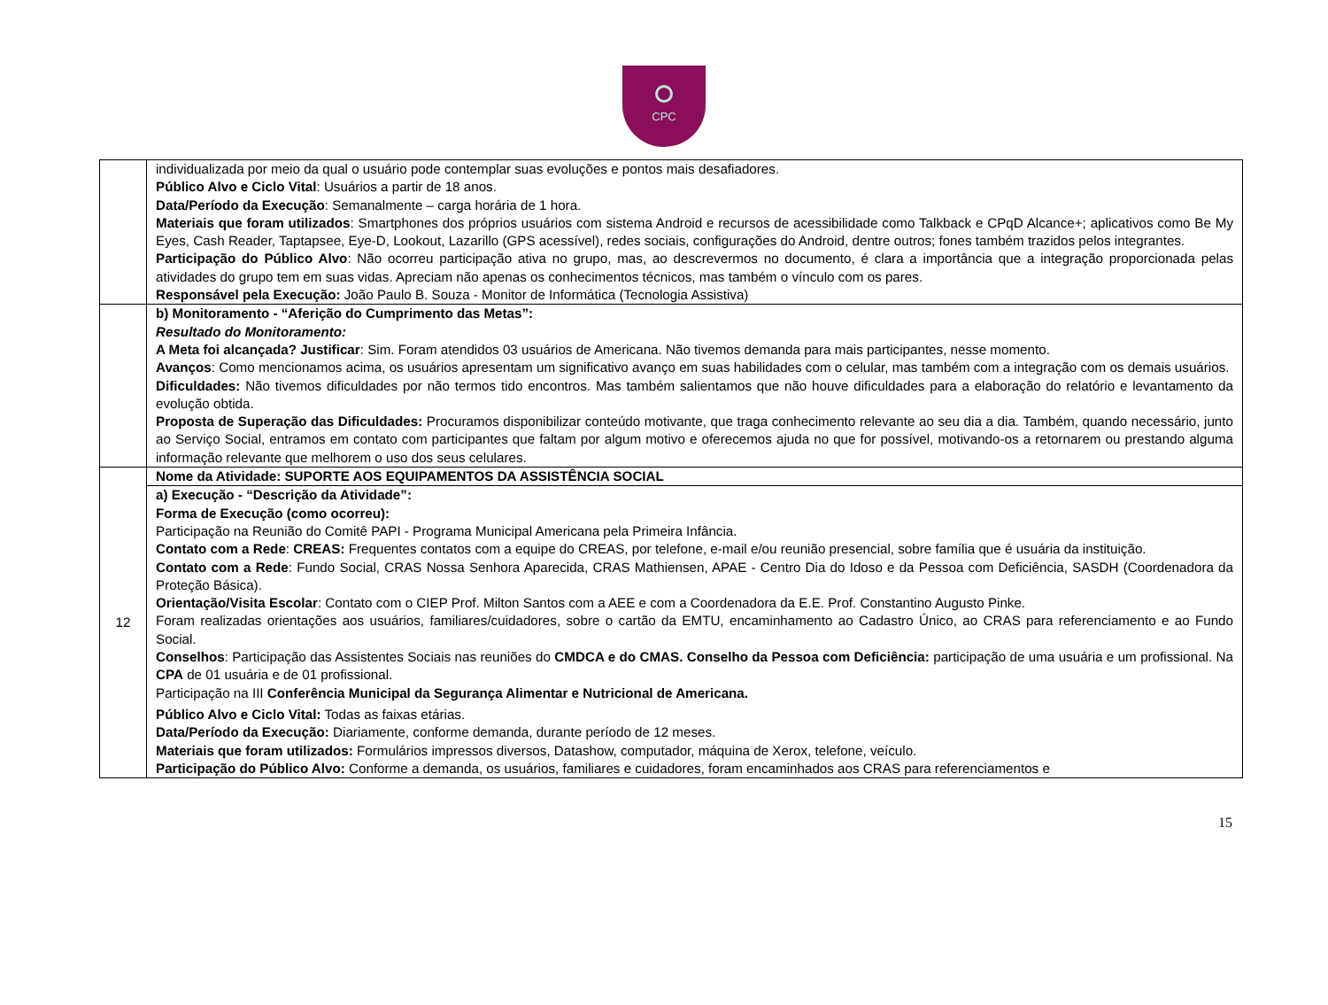CPC
| | individualizada por meio da qual o usuário pode contemplar suas evoluções e pontos mais desafiadores. Público Alvo e Ciclo Vital : Usuários a partir de 18 anos. Data/Período da Execução : Semanalmente – carga horária de 1 hora. Materiais que foram utilizados : Smartphones dos próprios usuários com sistema Android e recursos de acessibilidade como Talkback e CPqD Alcance+; aplicativos como Be My Eyes, Cash Reader, Taptapsee, Eye-D, Lookout, Lazarillo (GPS acessível), redes sociais, configurações do Android, dentre outros; fones também trazidos pelos integrantes. Participação do Público Alvo : Não ocorreu participação ativa no grupo, mas, ao descrevermos no documento, é clara a importância que a integração proporcionada pelas atividades do grupo tem em suas vidas. Apreciam não apenas os conhecimentos técnicos, mas também o vínculo com os pares. Responsável pela Execução: João Paulo B. Souza - Monitor de Informática (Tecnologia Assistiva) |
| | b) Monitoramento - “Aferição do Cumprimento das Metas”: Resultado do Monitoramento: A Meta foi alcançada? Justificar : Sim. Foram atendidos 03 usuários de Americana. Não tivemos demanda para mais participantes, nesse momento. Avanços : Como mencionamos acima, os usuários apresentam um significativo avanço em suas habilidades com o celular, mas também com a integração com os demais usuários. Dificuldades: Não tivemos dificuldades por não termos tido encontros. Mas também salientamos que não houve dificuldades para a elaboração do relatório e levantamento da evolução obtida. Proposta de Superação das Dificuldades: Procuramos disponibilizar conteúdo motivante, que traga conhecimento relevante ao seu dia a dia. Também, quando necessário, junto ao Serviço Social, entramos em contato com participantes que faltam por algum motivo e oferecemos ajuda no que for possível, motivando-os a retornarem ou prestando alguma informação relevante que melhorem o uso dos seus celulares. |
| 12 | Nome da Atividade: SUPORTE AOS EQUIPAMENTOS DA ASSISTÊNCIA SOCIAL |
| | a) Execução - “Descrição da Atividade”: Forma de Execução (como ocorreu): Participação na Reunião do Comitê PAPI - Programa Municipal Americana pela Primeira Infância. Contato com a Rede : CREAS: Frequentes contatos com a equipe do CREAS, por telefone, e-mail e/ou reunião presencial, sobre família que é usuária da instituição. Contato com a Rede : Fundo Social, CRAS Nossa Senhora Aparecida, CRAS Mathiensen, APAE - Centro Dia do Idoso e da Pessoa com Deficiência, SASDH (Coordenadora da Proteção Básica). Orientação/Visita Escolar : Contato com o CIEP Prof. Milton Santos com a AEE e com a Coordenadora da E.E. Prof. Constantino Augusto Pinke. Foram realizadas orientações aos usuários, familiares/cuidadores, sobre o cartão da EMTU, encaminhamento ao Cadastro Único, ao CRAS para referenciamento e ao Fundo Social. Conselhos : Participação das Assistentes Sociais nas reuniões do CMDCA e do CMAS. Conselho da Pessoa com Deficiência: participação de uma usuária e um profissional. Na CPA de 01 usuária e de 01 profissional. Participação na III Conferência Municipal da Segurança Alimentar e Nutricional de Americana. Público Alvo e Ciclo Vital: Todas as faixas etárias. Data/Período da Execução: Diariamente, conforme demanda, durante período de 12 meses. Materiais que foram utilizados: Formulários impressos diversos, Datashow, computador, máquina de Xerox, telefone, veículo. Participação do Público Alvo: Conforme a demanda, os usuários, familiares e cuidadores, foram encaminhados aos CRAS para referenciamentos e |
15